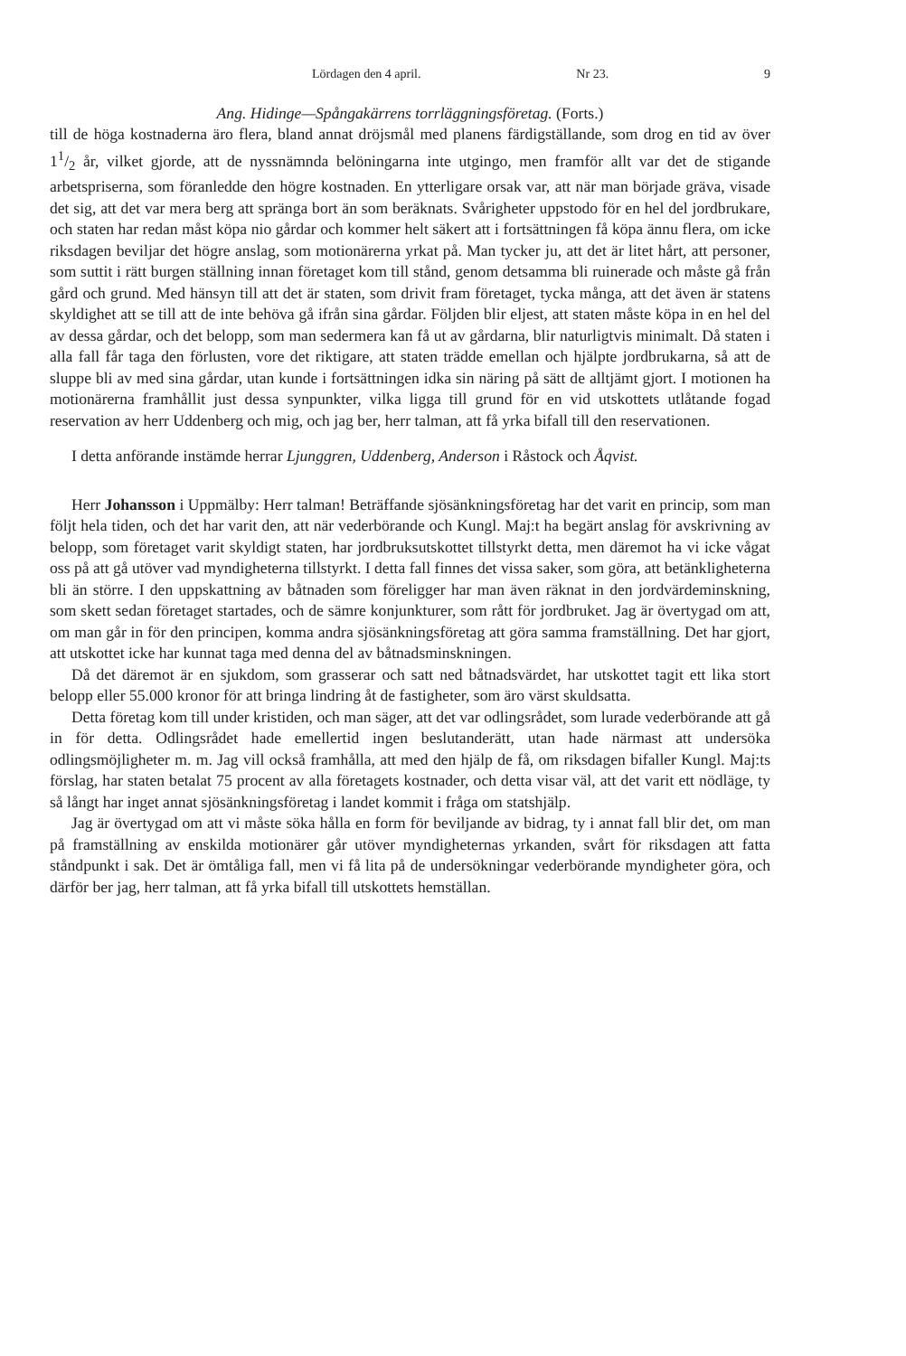Lördagen den 4 april. Nr 23. 9
Ang. Hidinge—Spångakärrens torrläggningsföretag. (Forts.)
till de höga kostnaderna äro flera, bland annat dröjsmål med planens färdigställande, som drog en tid av över 11/2 år, vilket gjorde, att de nyssnämnda belöningarna inte utgingo, men framför allt var det de stigande arbetspriserna, som föranledde den högre kostnaden. En ytterligare orsak var, att när man började gräva, visade det sig, att det var mera berg att spränga bort än som beräknats. Svårigheter uppstodo för en hel del jordbrukare, och staten har redan måst köpa nio gårdar och kommer helt säkert att i fortsättningen få köpa ännu flera, om icke riksdagen beviljar det högre anslag, som motionärerna yrkat på. Man tycker ju, att det är litet hårt, att personer, som suttit i rätt burgen ställning innan företaget kom till stånd, genom detsamma bli ruinerade och måste gå från gård och grund. Med hänsyn till att det är staten, som drivit fram företaget, tycka många, att det även är statens skyldighet att se till att de inte behöva gå ifrån sina gårdar. Följden blir eljest, att staten måste köpa in en hel del av dessa gårdar, och det belopp, som man sedermera kan få ut av gårdarna, blir naturligtvis minimalt. Då staten i alla fall får taga den förlusten, vore det riktigare, att staten trädde emellan och hjälpte jordbrukarna, så att de sluppe bli av med sina gårdar, utan kunde i fortsättningen idka sin näring på sätt de alltjämt gjort. I motionen ha motionärerna framhållit just dessa synpunkter, vilka ligga till grund för en vid utskottets utlåtande fogad reservation av herr Uddenberg och mig, och jag ber, herr talman, att få yrka bifall till den reservationen.
I detta anförande instämde herrar Ljunggren, Uddenberg, Anderson i Råstock och Åqvist.
Herr Johansson i Uppmälby: Herr talman! Beträffande sjösänkningsföretag har det varit en princip, som man följt hela tiden, och det har varit den, att när vederbörande och Kungl. Maj:t ha begärt anslag för avskrivning av belopp, som företaget varit skyldigt staten, har jordbruksutskottet tillstyrkt detta, men däremot ha vi icke vågat oss på att gå utöver vad myndigheterna tillstyrkt. I detta fall finnes det vissa saker, som göra, att betänkligheterna bli än större. I den uppskattning av båtnaden som föreligger har man även räknat in den jordvärdeminskning, som skett sedan företaget startades, och de sämre konjunkturer, som rått för jordbruket. Jag är övertygad om att, om man går in för den principen, komma andra sjösänkningsföretag att göra samma framställning. Det har gjort, att utskottet icke har kunnat taga med denna del av båtnadsminskningen.
Då det däremot är en sjukdom, som grasserar och satt ned båtnadsvärdet, har utskottet tagit ett lika stort belopp eller 55.000 kronor för att bringa lindring åt de fastigheter, som äro värst skuldsatta.
Detta företag kom till under kristiden, och man säger, att det var odlingsrådet, som lurade vederbörande att gå in för detta. Odlingsrådet hade emellertid ingen beslutanderätt, utan hade närmast att undersöka odlingsmöjligheter m. m. Jag vill också framhålla, att med den hjälp de få, om riksdagen bifaller Kungl. Maj:ts förslag, har staten betalat 75 procent av alla företagets kostnader, och detta visar väl, att det varit ett nödläge, ty så långt har inget annat sjösänkningsföretag i landet kommit i fråga om statshjälp.
Jag är övertygad om att vi måste söka hålla en form för beviljande av bidrag, ty i annat fall blir det, om man på framställning av enskilda motionärer går utöver myndigheternas yrkanden, svårt för riksdagen att fatta ståndpunkt i sak. Det är ömtåliga fall, men vi få lita på de undersökningar vederbörande myndigheter göra, och därför ber jag, herr talman, att få yrka bifall till utskottets hemställan.